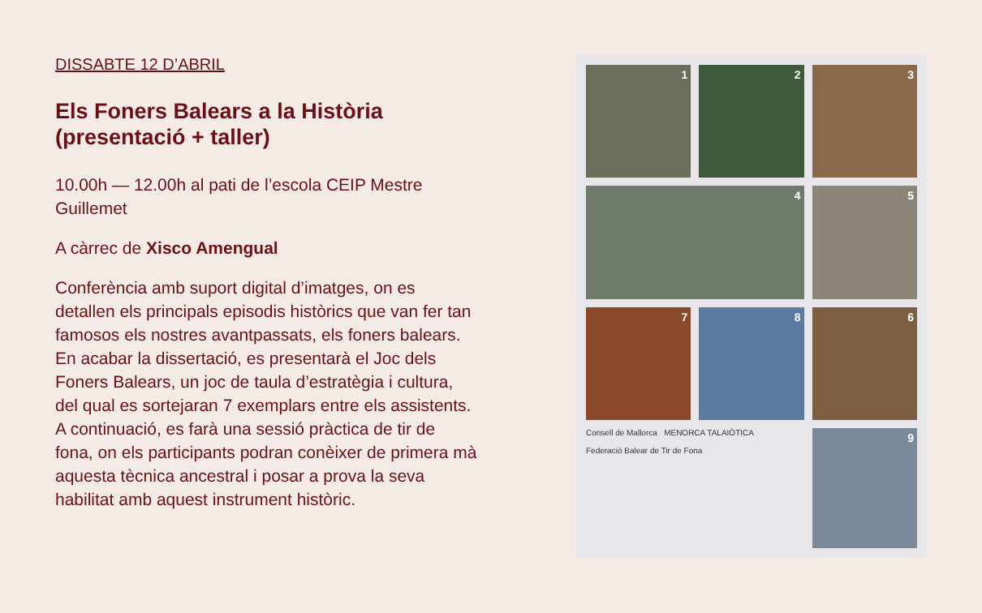DISSABTE 12 D’ABRIL
Els Foners Balears a la Història (presentació + taller)
10.00h — 12.00h al pati de l’escola CEIP Mestre Guillemet
A càrrec de Xisco Amengual
Conferència amb suport digital d’imatges, on es detallen els principals episodis històrics que van fer tan famosos els nostres avantpassats, els foners balears. En acabar la dissertació, es presentarà el Joc dels Foners Balears, un joc de taula d’estratègia i cultura, del qual es sortejaran 7 exemplars entre els assistents. A continuació, es farà una sessió pràctica de tir de fona, on els participants podran conèixer de primera mà aquesta tècnica ancestral i posar a prova la seva habilitat amb aquest instrument històric.
1
2
3
4
5
7
8
6
Consell de Mallorca MENORCA TALAIÒTICA
Federació Balear de Tir de Fona
9